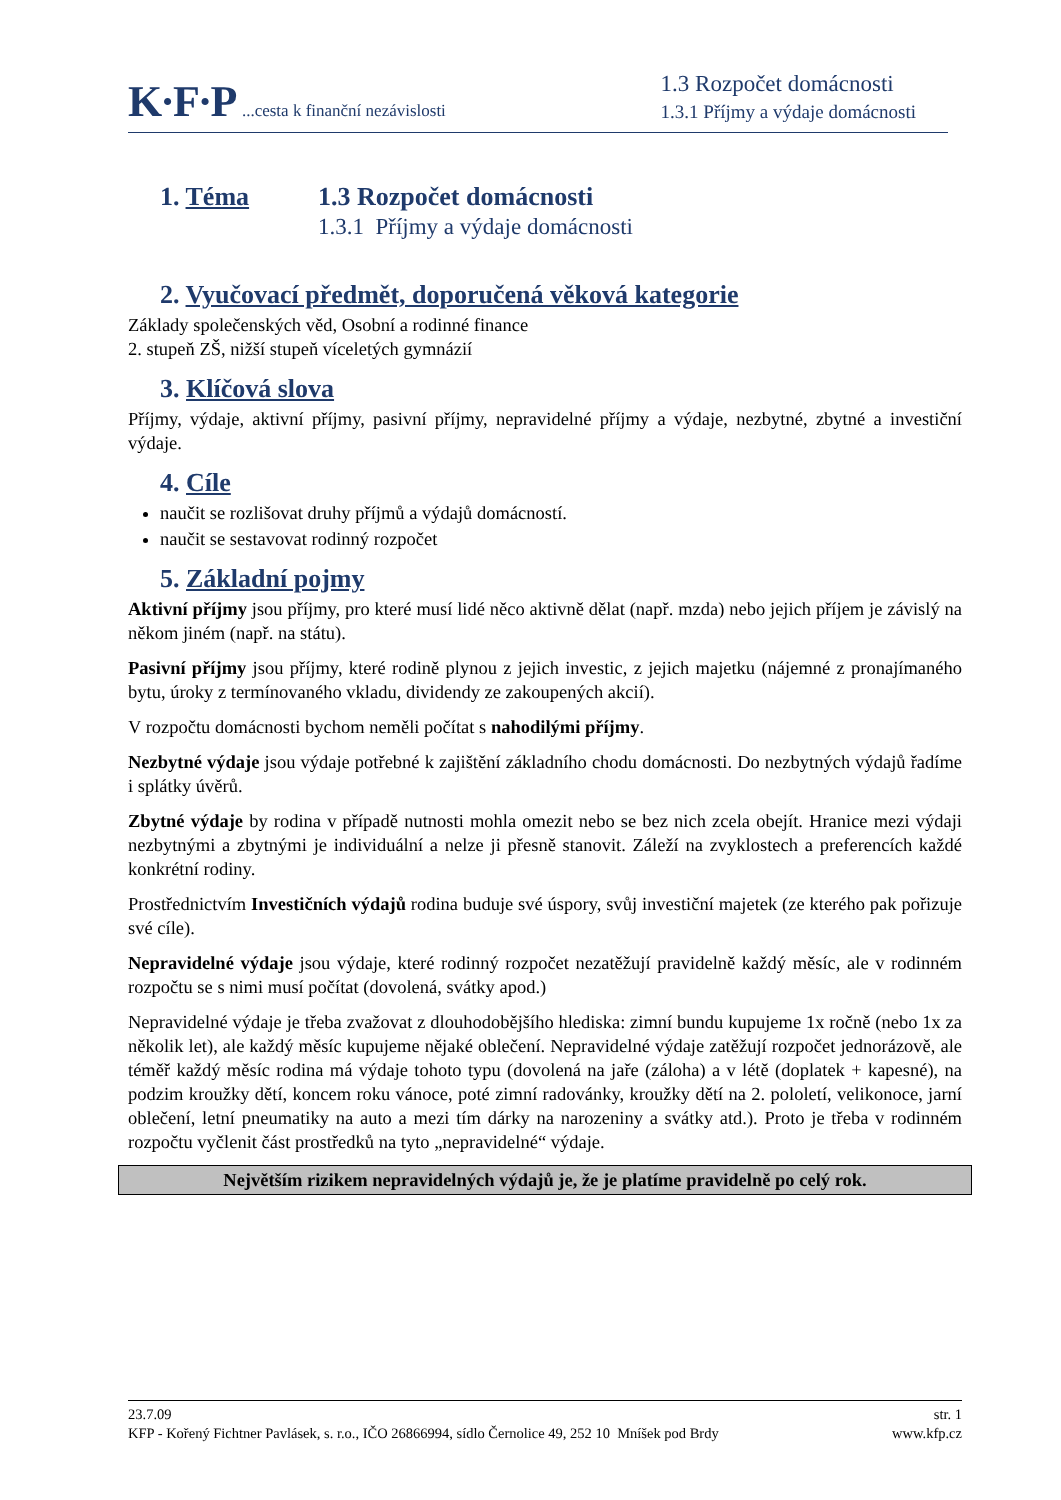K·F·P ...cesta k finanční nezávislosti
1.3 Rozpočet domácnosti
1.3.1 Příjmy a výdaje domácnosti
1. Téma 1.3 Rozpočet domácnosti
1.3.1 Příjmy a výdaje domácnosti
2. Vyučovací předmět, doporučená věková kategorie
Základy společenských věd, Osobní a rodinné finance
2. stupeň ZŠ, nižší stupeň víceletých gymnázií
3. Klíčová slova
Příjmy, výdaje, aktivní příjmy, pasivní příjmy, nepravidelné příjmy a výdaje, nezbytné, zbytné a investiční výdaje.
4. Cíle
naučit se rozlišovat druhy příjmů a výdajů domácností.
naučit se sestavovat rodinný rozpočet
5. Základní pojmy
Aktivní příjmy jsou příjmy, pro které musí lidé něco aktivně dělat (např. mzda) nebo jejich příjem je závislý na někom jiném (např. na státu).
Pasivní příjmy jsou příjmy, které rodině plynou z jejich investic, z jejich majetku (nájemné z pronajímaného bytu, úroky z termínovaného vkladu, dividendy ze zakoupených akcií).
V rozpočtu domácnosti bychom neměli počítat s nahodilými příjmy.
Nezbytné výdaje jsou výdaje potřebné k zajištění základního chodu domácnosti. Do nezbytných výdajů řadíme i splátky úvěrů.
Zbytné výdaje by rodina v případě nutnosti mohla omezit nebo se bez nich zcela obejít. Hranice mezi výdaji nezbytnými a zbytnými je individuální a nelze ji přesně stanovit. Záleží na zvyklostech a preferencích každé konkrétní rodiny.
Prostřednictvím Investičních výdajů rodina buduje své úspory, svůj investiční majetek (ze kterého pak pořizuje své cíle).
Nepravidelné výdaje jsou výdaje, které rodinný rozpočet nezatěžují pravidelně každý měsíc, ale v rodinném rozpočtu se s nimi musí počítat (dovolená, svátky apod.)
Nepravidelné výdaje je třeba zvažovat z dlouhodobějšího hlediska: zimní bundu kupujeme 1x ročně (nebo 1x za několik let), ale každý měsíc kupujeme nějaké oblečení. Nepravidelné výdaje zatěžují rozpočet jednorázově, ale téměř každý měsíc rodina má výdaje tohoto typu (dovolená na jaře (záloha) a v létě (doplatek + kapesné), na podzim kroužky dětí, koncem roku vánoce, poté zimní radovánky, kroužky dětí na 2. pololetí, velikonoce, jarní oblečení, letní pneumatiky na auto a mezi tím dárky na narozeniny a svátky atd.). Proto je třeba v rodinném rozpočtu vyčlenit část prostředků na tyto „nepravidelné“ výdaje.
Největším rizikem nepravidelných výdajů je, že je platíme pravidelně po celý rok.
23.7.09 str. 1
KFP - Kořený Fichtner Pavlásek, s. r.o., IČO 26866994, sídlo Černolice 49, 252 10 Mníšek pod Brdy www.kfp.cz